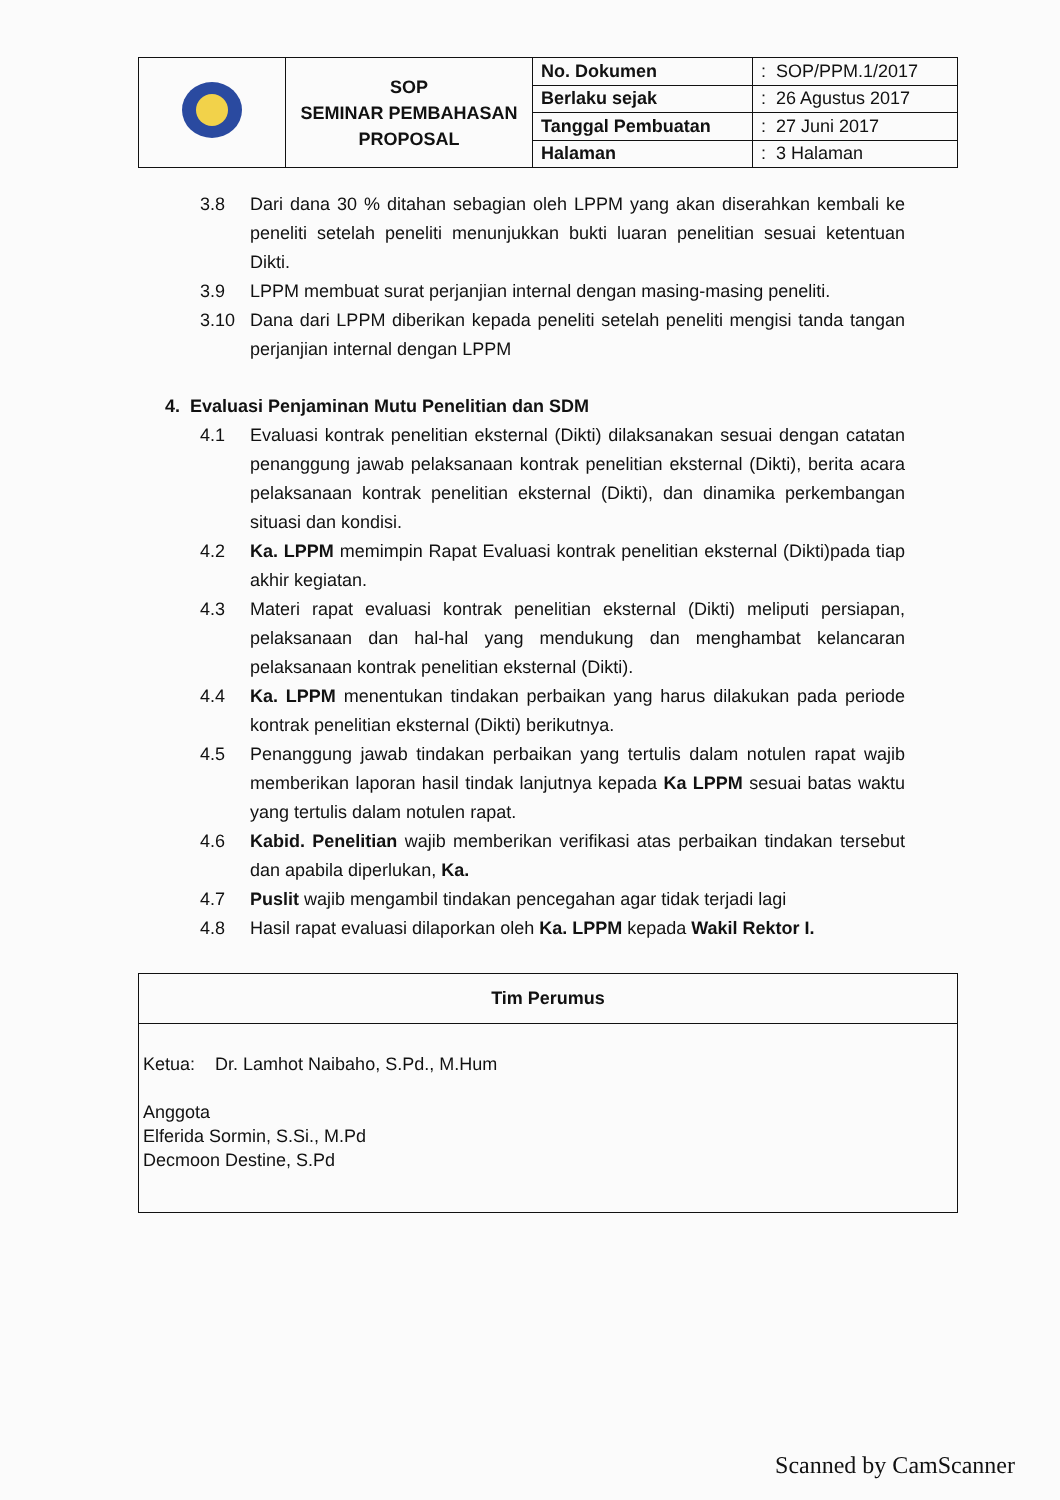| | SOP SEMINAR PEMBAHASAN PROPOSAL | No. Dokumen | : SOP/PPM.1/2017 |
| | | Berlaku sejak | : 26 Agustus 2017 |
| | | Tanggal Pembuatan | : 27 Juni 2017 |
| | | Halaman | : 3 Halaman |
3.8 Dari dana 30 % ditahan sebagian oleh LPPM yang akan diserahkan kembali ke peneliti setelah peneliti menunjukkan bukti luaran penelitian sesuai ketentuan Dikti.
3.9 LPPM membuat surat perjanjian internal dengan masing-masing peneliti.
3.10 Dana dari LPPM diberikan kepada peneliti setelah peneliti mengisi tanda tangan perjanjian internal dengan LPPM
4. Evaluasi Penjaminan Mutu Penelitian dan SDM
4.1 Evaluasi kontrak penelitian eksternal (Dikti) dilaksanakan sesuai dengan catatan penanggung jawab pelaksanaan kontrak penelitian eksternal (Dikti), berita acara pelaksanaan kontrak penelitian eksternal (Dikti), dan dinamika perkembangan situasi dan kondisi.
4.2 Ka. LPPM memimpin Rapat Evaluasi kontrak penelitian eksternal (Dikti)pada tiap akhir kegiatan.
4.3 Materi rapat evaluasi kontrak penelitian eksternal (Dikti) meliputi persiapan, pelaksanaan dan hal-hal yang mendukung dan menghambat kelancaran pelaksanaan kontrak penelitian eksternal (Dikti).
4.4 Ka. LPPM menentukan tindakan perbaikan yang harus dilakukan pada periode kontrak penelitian eksternal (Dikti) berikutnya.
4.5 Penanggung jawab tindakan perbaikan yang tertulis dalam notulen rapat wajib memberikan laporan hasil tindak lanjutnya kepada Ka LPPM sesuai batas waktu yang tertulis dalam notulen rapat.
4.6 Kabid. Penelitian wajib memberikan verifikasi atas perbaikan tindakan tersebut dan apabila diperlukan, Ka.
4.7 Puslit wajib mengambil tindakan pencegahan agar tidak terjadi lagi
4.8 Hasil rapat evaluasi dilaporkan oleh Ka. LPPM kepada Wakil Rektor I.
Tim Perumus
Ketua: Dr. Lamhot Naibaho, S.Pd., M.Hum
Anggota
Elferida Sormin, S.Si., M.Pd
Decmoon Destine, S.Pd
Scanned by CamScanner